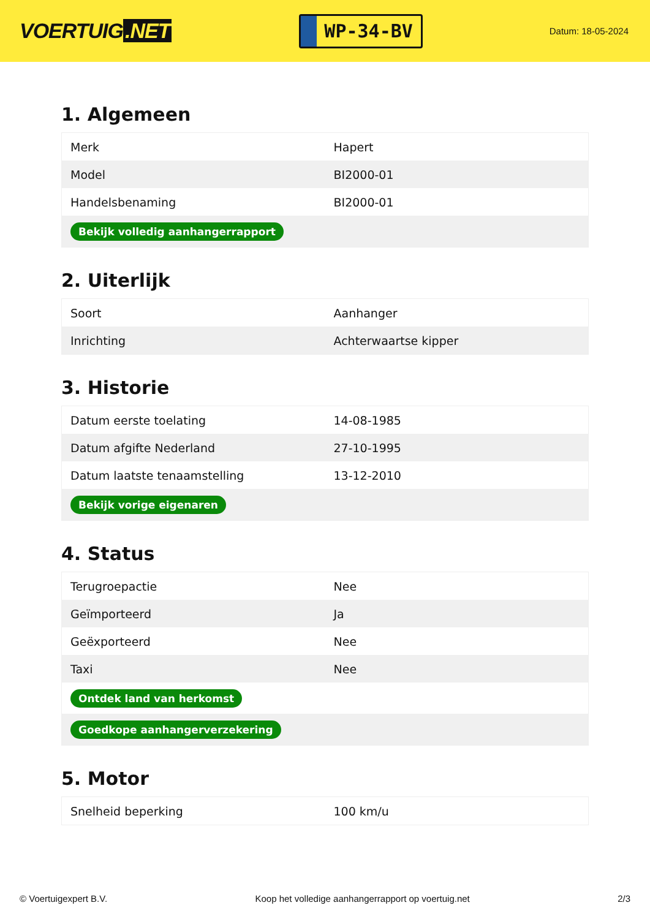VOERTUIG.NET
WP-34-BV
Datum: 18-05-2024
1. Algemeen
| Merk | Hapert |
| Model | BI2000-01 |
| Handelsbenaming | BI2000-01 |
| Bekijk volledig aanhangerrapport | |
2. Uiterlijk
| Soort | Aanhanger |
| Inrichting | Achterwaartse kipper |
3. Historie
| Datum eerste toelating | 14-08-1985 |
| Datum afgifte Nederland | 27-10-1995 |
| Datum laatste tenaamstelling | 13-12-2010 |
| Bekijk vorige eigenaren | |
4. Status
| Terugroepactie | Nee |
| Geïmporteerd | Ja |
| Geëxporteerd | Nee |
| Taxi | Nee |
| Ontdek land van herkomst | |
| Goedkope aanhangerverzekering | |
5. Motor
| Snelheid beperking | 100 km/u |
© Voertuigexpert B.V. Koop het volledige aanhangerrapport op voertuig.net 2/3